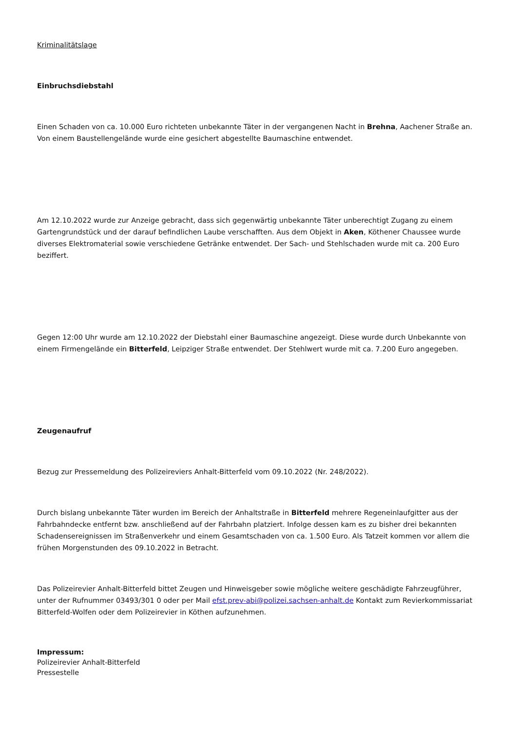Kriminalitätslage
Einbruchsdiebstahl
Einen Schaden von ca. 10.000 Euro richteten unbekannte Täter in der vergangenen Nacht in Brehna, Aachener Straße an. Von einem Baustellengelände wurde eine gesichert abgestellte Baumaschine entwendet.
Am 12.10.2022 wurde zur Anzeige gebracht, dass sich gegenwärtig unbekannte Täter unberechtigt Zugang zu einem Gartengrundstück und der darauf befindlichen Laube verschafften. Aus dem Objekt in Aken, Köthener Chaussee wurde diverses Elektromaterial sowie verschiedene Getränke entwendet. Der Sach- und Stehlschaden wurde mit ca. 200 Euro beziffert.
Gegen 12:00 Uhr wurde am 12.10.2022 der Diebstahl einer Baumaschine angezeigt. Diese wurde durch Unbekannte von einem Firmengelände ein Bitterfeld, Leipziger Straße entwendet. Der Stehlwert wurde mit ca. 7.200 Euro angegeben.
Zeugenaufruf
Bezug zur Pressemeldung des Polizeireviers Anhalt-Bitterfeld vom 09.10.2022 (Nr. 248/2022).
Durch bislang unbekannte Täter wurden im Bereich der Anhaltstraße in Bitterfeld mehrere Regeneinlaufgitter aus der Fahrbahndecke entfernt bzw. anschließend auf der Fahrbahn platziert. Infolge dessen kam es zu bisher drei bekannten Schadensereignissen im Straßenverkehr und einem Gesamtschaden von ca. 1.500 Euro. Als Tatzeit kommen vor allem die frühen Morgenstunden des 09.10.2022 in Betracht.
Das Polizeirevier Anhalt-Bitterfeld bittet Zeugen und Hinweisgeber sowie mögliche weitere geschädigte Fahrzeugführer, unter der Rufnummer 03493/301 0 oder per Mail efst.prev-abi@polizei.sachsen-anhalt.de Kontakt zum Revierkommissariat Bitterfeld-Wolfen oder dem Polizeirevier in Köthen aufzunehmen.
Impressum:
Polizeirevier Anhalt-Bitterfeld
Pressestelle